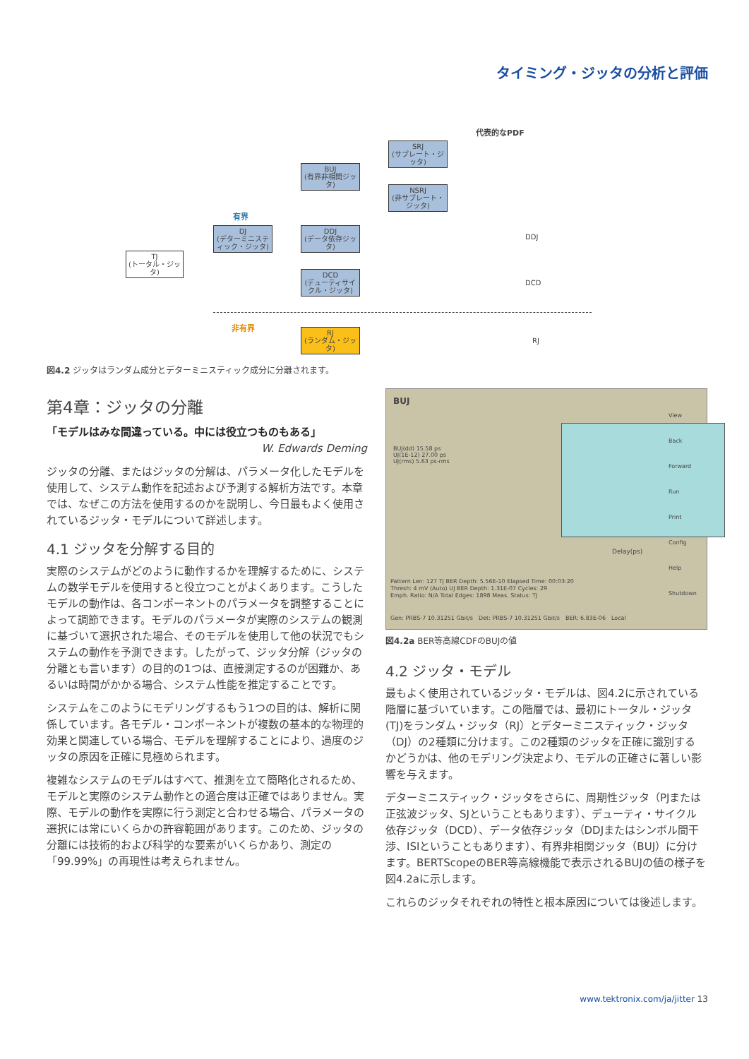タイミング・ジッタの分析と評価
代表的なPDF
TJ
(トータル・ジッタ)
有界
DJ
(デターミニスティック・ジッタ)
BUJ
(有界非相関ジッタ)
DDJ
(データ依存ジッタ)
DCD
(デューティサイクル・ジッタ)
SRJ
(サブレート・ジッタ)
NSRJ
(非サブレート・ジッタ)
非有界
RJ
(ランダム・ジッタ)
DDJ
DCD
RJ
図4.2 ジッタはランダム成分とデターミニスティック成分に分離されます。
第4章：ジッタの分離
「モデルはみな間違っている。中には役立つものもある」
W. Edwards Deming
ジッタの分離、またはジッタの分解は、パラメータ化したモデルを使用して、システム動作を記述および予測する解析方法です。本章では、なぜこの方法を使用するのかを説明し、今日最もよく使用されているジッタ・モデルについて詳述します。
4.1 ジッタを分解する目的
実際のシステムがどのように動作するかを理解するために、システムの数学モデルを使用すると役立つことがよくあります。こうしたモデルの動作は、各コンポーネントのパラメータを調整することによって調節できます。モデルのパラメータが実際のシステムの観測に基づいて選択された場合、そのモデルを使用して他の状況でもシステムの動作を予測できます。したがって、ジッタ分解（ジッタの分離とも言います）の目的の1つは、直接測定するのが困難か、あるいは時間がかかる場合、システム性能を推定することです。
システムをこのようにモデリングするもう1つの目的は、解析に関係しています。各モデル・コンポーネントが複数の基本的な物理的効果と関連している場合、モデルを理解することにより、過度のジッタの原因を正確に見極められます。
複雑なシステムのモデルはすべて、推測を立て簡略化されるため、モデルと実際のシステム動作との適合度は正確ではありません。実際、モデルの動作を実際に行う測定と合わせる場合、パラメータの選択には常にいくらかの許容範囲があります。このため、ジッタの分離には技術的および科学的な要素がいくらかあり、測定の「99.99%」の再現性は考えられません。
BUJ
BUJ(dd) 15.58 ps
UJ(1E-12) 27.00 ps
UJ(rms) 5.63 ps-rms
Delay(ps)
Pattern Len: 127 TJ BER Depth: 5.56E-10 Elapsed Time: 00:03:20
Thresh: 4 mV (Auto) UJ BER Depth: 1.31E-07 Cycles: 29
Emph. Ratio: N/A Total Edges: 1898 Meas. Status: TJ
Gen: PRBS-7 10.31251 Gbit/s　Det: PRBS-7 10.31251 Gbit/s　BER: 6.83E-06　Local
View
Back
Forward
Run
Print
Config
Help
Shutdown
図4.2a BER等高線CDFのBUJの値
4.2 ジッタ・モデル
最もよく使用されているジッタ・モデルは、図4.2に示されている階層に基づいています。この階層では、最初にトータル・ジッタ(TJ)をランダム・ジッタ（RJ）とデターミニスティック・ジッタ（DJ）の2種類に分けます。この2種類のジッタを正確に識別するかどうかは、他のモデリング決定より、モデルの正確さに著しい影響を与えます。
デターミニスティック・ジッタをさらに、周期性ジッタ（PJまたは正弦波ジッタ、SJということもあります）、デューティ・サイクル依存ジッタ（DCD）、データ依存ジッタ（DDJまたはシンボル間干渉、ISIということもあります）、有界非相関ジッタ（BUJ）に分けます。BERTScopeのBER等高線機能で表示されるBUJの値の様子を図4.2aに示します。
これらのジッタそれぞれの特性と根本原因については後述します。
www.tektronix.com/ja/jitter 13